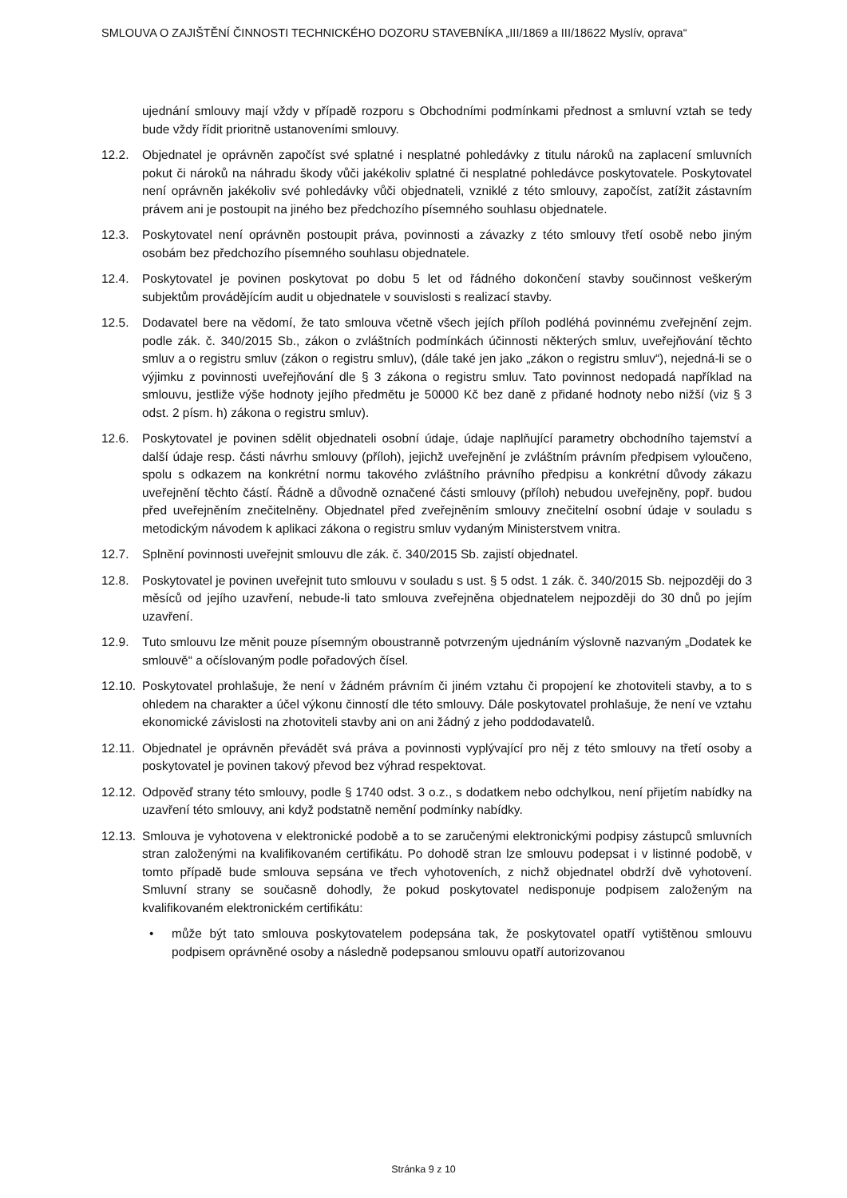SMLOUVA O ZAJIŠTĚNÍ ČINNOSTI TECHNICKÉHO DOZORU STAVEBNÍKA „III/1869 a III/18622 Myslív, oprava“
ujednání smlouvy mají vždy v případě rozporu s Obchodními podmínkami přednost a smluvní vztah se tedy bude vždy řídit prioritně ustanoveními smlouvy.
12.2. Objednatel je oprávněn započíst své splatné i nesplatné pohledávky z titulu nároků na zaplacení smluvních pokut či nároků na náhradu škody vůči jakékoliv splatné či nesplatné pohledávce poskytovatele. Poskytovatel není oprávněn jakékoliv své pohledávky vůči objednateli, vzniklé z této smlouvy, započíst, zatížit zástavním právem ani je postoupit na jiného bez předchozího písemného souhlasu objednatele.
12.3. Poskytovatel není oprávněn postoupit práva, povinnosti a závazky z této smlouvy třetí osobě nebo jiným osobám bez předchozího písemného souhlasu objednatele.
12.4. Poskytovatel je povinen poskytovat po dobu 5 let od řádného dokončení stavby součinnost veškerým subjektům provádějícím audit u objednatele v souvislosti s realizací stavby.
12.5. Dodavatel bere na vědomí, že tato smlouva včetně všech jejích příloh podléhá povinnému zveřejnění zejm. podle zák. č. 340/2015 Sb., zákon o zvláštních podmínkách účinnosti některých smluv, uveřejňování těchto smluv a o registru smluv (zákon o registru smluv), (dále také jen jako „zákon o registru smluv“), nejedná-li se o výjimku z povinnosti uveřejňování dle § 3 zákona o registru smluv. Tato povinnost nedopadá například na smlouvu, jestliže výše hodnoty jejího předmětu je 50000 Kč bez daně z přidané hodnoty nebo nižší (viz § 3 odst. 2 písm. h) zákona o registru smluv).
12.6. Poskytovatel je povinen sdělit objednateli osobní údaje, údaje naplňující parametry obchodního tajemství a další údaje resp. části návrhu smlouvy (příloh), jejichž uveřejnění je zvláštním právním předpisem vyloučeno, spolu s odkazem na konkrétní normu takového zvláštního právního předpisu a konkrétní důvody zákazu uveřejnění těchto částí. Řádně a důvodně označené části smlouvy (příloh) nebudou uveřejněny, popř. budou před uveřejněním znečitelněny. Objednatel před zveřejněním smlouvy znečitelní osobní údaje v souladu s metodickým návodem k aplikaci zákona o registru smluv vydaným Ministerstvem vnitra.
12.7. Splnění povinnosti uveřejnit smlouvu dle zák. č. 340/2015 Sb. zajistí objednatel.
12.8. Poskytovatel je povinen uveřejnit tuto smlouvu v souladu s ust. § 5 odst. 1 zák. č. 340/2015 Sb. nejpozději do 3 měsíců od jejího uzavření, nebude-li tato smlouva zveřejněna objednatelem nejpozději do 30 dnů po jejím uzavření.
12.9. Tuto smlouvu lze měnit pouze písemným oboustranně potvrzeným ujednáním výslovně nazvaným „Dodatek ke smlouvě“ a očíslovaným podle pořadových čísel.
12.10. Poskytovatel prohlašuje, že není v žádném právním či jiném vztahu či propojení ke zhotoviteli stavby, a to s ohledem na charakter a účel výkonu činností dle této smlouvy. Dále poskytovatel prohlašuje, že není ve vztahu ekonomické závislosti na zhotoviteli stavby ani on ani žádný z jeho poddodavatelů.
12.11. Objednatel je oprávněn převádět svá práva a povinnosti vyplývající pro něj z této smlouvy na třetí osoby a poskytovatel je povinen takový převod bez výhrad respektovat.
12.12. Odpověď strany této smlouvy, podle § 1740 odst. 3 o.z., s dodatkem nebo odchylkou, není přijetím nabídky na uzavření této smlouvy, ani když podstatně nemění podmínky nabídky.
12.13. Smlouva je vyhotovena v elektronické podobě a to se zaručenými elektronickými podpisy zástupců smluvních stran založenými na kvalifikovaném certifikátu. Po dohodě stran lze smlouvu podepsat i v listinné podobě, v tomto případě bude smlouva sepsána ve třech vyhotoveních, z nichž objednatel obdrží dvě vyhotovení. Smluvní strany se současně dohodly, že pokud poskytovatel nedisponuje podpisem založeným na kvalifikovaném elektronickém certifikátu:
• může být tato smlouva poskytovatelem podepsána tak, že poskytovatel opatří vytištěnou smlouvu podpisem oprávněné osoby a následně podepsanou smlouvu opatří autorizovanou
Stránka 9 z 10